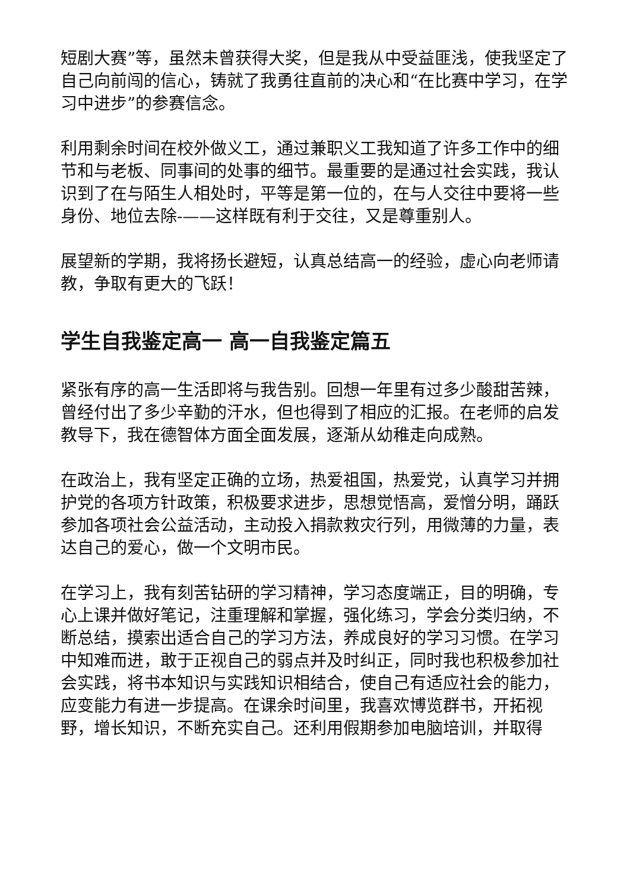短剧大赛”等，虽然未曾获得大奖，但是我从中受益匪浅，使我坚定了自己向前闯的信心，铸就了我勇往直前的决心和“在比赛中学习，在学习中进步”的参赛信念。
利用剩余时间在校外做义工，通过兼职义工我知道了许多工作中的细节和与老板、同事间的处事的细节。最重要的是通过社会实践，我认识到了在与陌生人相处时，平等是第一位的，在与人交往中要将一些身份、地位去除-——这样既有利于交往，又是尊重别人。
展望新的学期，我将扬长避短，认真总结高一的经验，虚心向老师请教，争取有更大的飞跃！
学生自我鉴定高一 高一自我鉴定篇五
紧张有序的高一生活即将与我告别。回想一年里有过多少酸甜苦辣，曾经付出了多少辛勤的汗水，但也得到了相应的汇报。在老师的启发教导下，我在德智体方面全面发展，逐渐从幼稚走向成熟。
在政治上，我有坚定正确的立场，热爱祖国，热爱党，认真学习并拥护党的各项方针政策，积极要求进步，思想觉悟高，爱憎分明，踊跃参加各项社会公益活动，主动投入捐款救灾行列，用微薄的力量，表达自己的爱心，做一个文明市民。
在学习上，我有刻苦钻研的学习精神，学习态度端正，目的明确，专心上课并做好笔记，注重理解和掌握，强化练习，学会分类归纳，不断总结，摸索出适合自己的学习方法，养成良好的学习习惯。在学习中知难而进，敢于正视自己的弱点并及时纠正，同时我也积极参加社会实践，将书本知识与实践知识相结合，使自己有适应社会的能力，应变能力有进一步提高。在课余时间里，我喜欢博览群书，开拓视野，增长知识，不断充实自己。还利用假期参加电脑培训，并取得